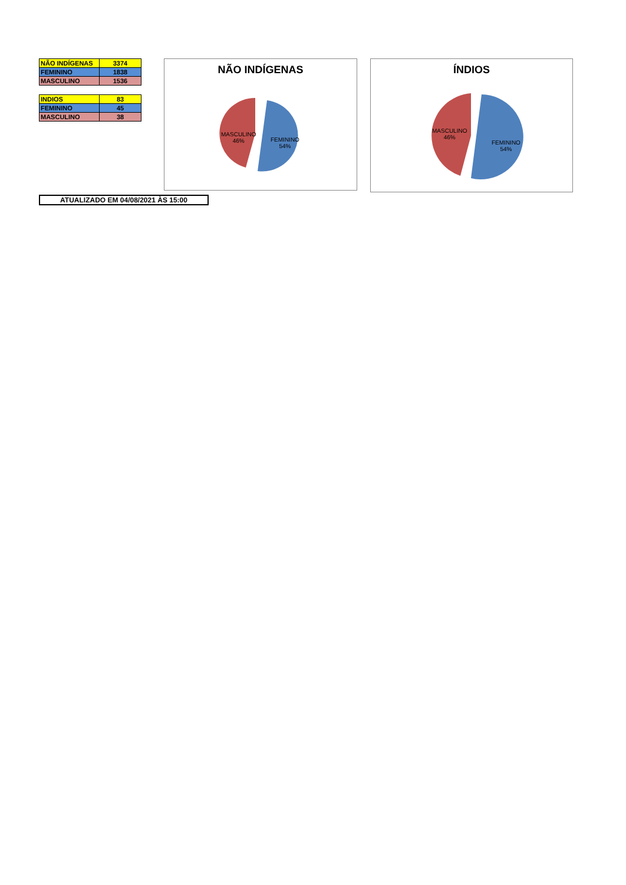| NÃO INDÍGENAS | 3374 |
| FEMININO | 1838 |
| MASCULINO | 1536 |
| INDIOS | 83 |
| FEMININO | 45 |
| MASCULINO | 38 |
NÃO INDÍGENAS
MASCULINO
46%
FEMININO
54%
ÍNDIOS
MASCULINO
46%
FEMININO
54%
ATUALIZADO EM 04/08/2021 ÀS 15:00